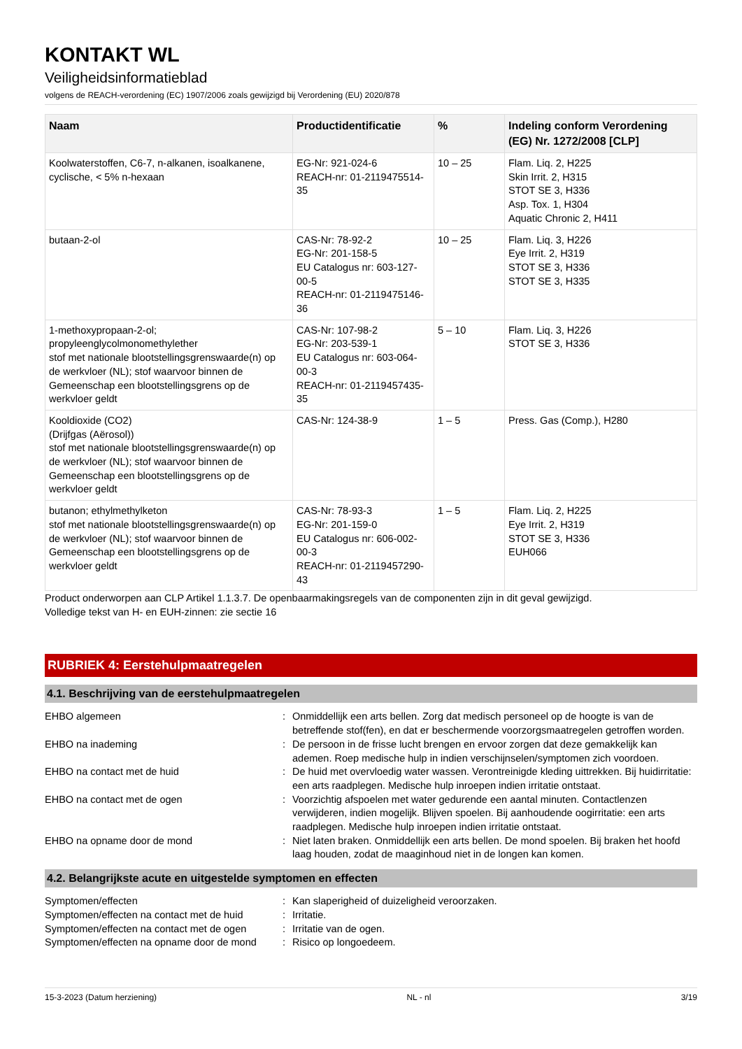KONTAKT WL
Veiligheidsinformatieblad
volgens de REACH-verordening (EC) 1907/2006 zoals gewijzigd bij Verordening (EU) 2020/878
| Naam | Productidentificatie | % | Indeling conform Verordening (EG) Nr. 1272/2008 [CLP] |
| --- | --- | --- | --- |
| Koolwaterstoffen, C6-7, n-alkanen, isoalkanene, cyclische, < 5% n-hexaan | EG-Nr: 921-024-6 REACH-nr: 01-2119475514-35 | 10 – 25 | Flam. Liq. 2, H225 Skin Irrit. 2, H315 STOT SE 3, H336 Asp. Tox. 1, H304 Aquatic Chronic 2, H411 |
| butaan-2-ol | CAS-Nr: 78-92-2 EG-Nr: 201-158-5 EU Catalogus nr: 603-127-00-5 REACH-nr: 01-2119475146-36 | 10 – 25 | Flam. Liq. 3, H226 Eye Irrit. 2, H319 STOT SE 3, H336 STOT SE 3, H335 |
| 1-methoxypropaan-2-ol; propyleenglycolmonomethylether stof met nationale blootstellingsgrenswaarde(n) op de werkvloer (NL); stof waarvoor binnen de Gemeenschap een blootstellingsgrens op de werkvloer geldt | CAS-Nr: 107-98-2 EG-Nr: 203-539-1 EU Catalogus nr: 603-064-00-3 REACH-nr: 01-2119457435-35 | 5 – 10 | Flam. Liq. 3, H226 STOT SE 3, H336 |
| Kooldioxide (CO2) (Drijfgas (Aërosol)) stof met nationale blootstellingsgrenswaarde(n) op de werkvloer (NL); stof waarvoor binnen de Gemeenschap een blootstellingsgrens op de werkvloer geldt | CAS-Nr: 124-38-9 | 1 – 5 | Press. Gas (Comp.), H280 |
| butanon; ethylmethylketon stof met nationale blootstellingsgrenswaarde(n) op de werkvloer (NL); stof waarvoor binnen de Gemeenschap een blootstellingsgrens op de werkvloer geldt | CAS-Nr: 78-93-3 EG-Nr: 201-159-0 EU Catalogus nr: 606-002-00-3 REACH-nr: 01-2119457290-43 | 1 – 5 | Flam. Liq. 2, H225 Eye Irrit. 2, H319 STOT SE 3, H336 EUH066 |
Product onderworpen aan CLP Artikel 1.1.3.7. De openbaarmakingsregels van de componenten zijn in dit geval gewijzigd.
Volledige tekst van H- en EUH-zinnen: zie sectie 16
RUBRIEK 4: Eerstehulpmaatregelen
4.1. Beschrijving van de eerstehulpmaatregelen
| EHBO algemeen | : | Onmiddellijk een arts bellen. Zorg dat medisch personeel op de hoogte is van de betreffende stof(fen), en dat er beschermende voorzorgsmaatregelen getroffen worden. |
| EHBO na inademing | : | De persoon in de frisse lucht brengen en ervoor zorgen dat deze gemakkelijk kan ademen. Roep medische hulp in indien verschijnselen/symptomen zich voordoen. |
| EHBO na contact met de huid | : | De huid met overvloedig water wassen. Verontreinigde kleding uittrekken. Bij huidirritatie: een arts raadplegen. Medische hulp inroepen indien irritatie ontstaat. |
| EHBO na contact met de ogen | : | Voorzichtig afspoelen met water gedurende een aantal minuten. Contactlenzen verwijderen, indien mogelijk. Blijven spoelen. Bij aanhoudende oogirritatie: een arts raadplegen. Medische hulp inroepen indien irritatie ontstaat. |
| EHBO na opname door de mond | : | Niet laten braken. Onmiddellijk een arts bellen. De mond spoelen. Bij braken het hoofd laag houden, zodat de maaginhoud niet in de longen kan komen. |
4.2. Belangrijkste acute en uitgestelde symptomen en effecten
| Symptomen/effecten | : | Kan slaperigheid of duizeligheid veroorzaken. |
| Symptomen/effecten na contact met de huid | : | Irritatie. |
| Symptomen/effecten na contact met de ogen | : | Irritatie van de ogen. |
| Symptomen/effecten na opname door de mond | : | Risico op longoedeem. |
15-3-2023 (Datum herziening) NL - nl 3/19